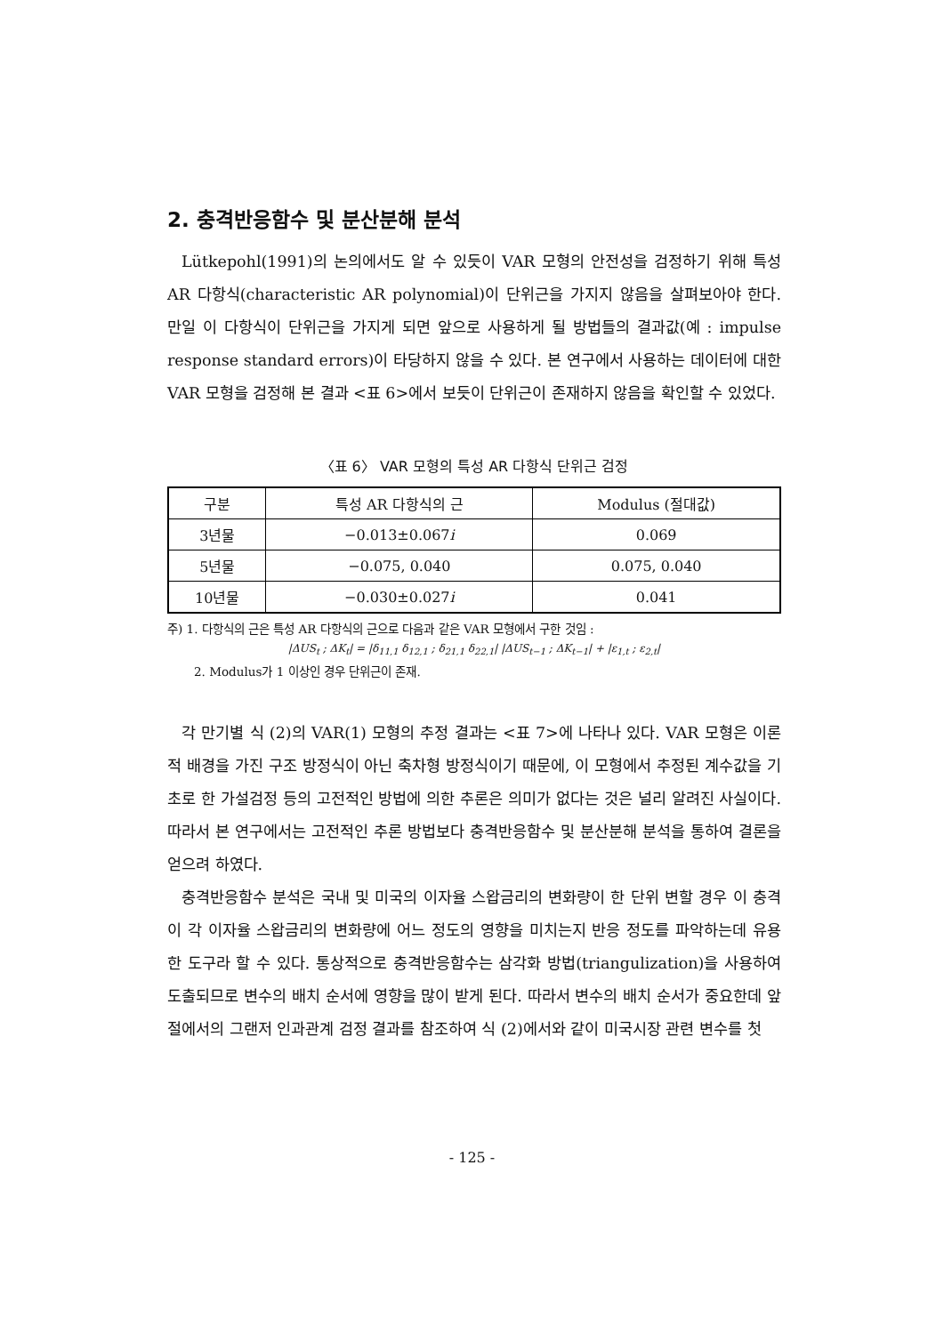2. 충격반응함수 및 분산분해 분석
Lütkepohl(1991)의 논의에서도 알 수 있듯이 VAR 모형의 안전성을 검정하기 위해 특성 AR 다항식(characteristic AR polynomial)이 단위근을 가지지 않음을 살펴보아야 한다. 만일 이 다항식이 단위근을 가지게 되면 앞으로 사용하게 될 방법들의 결과값(예 : impulse response standard errors)이 타당하지 않을 수 있다. 본 연구에서 사용하는 데이터에 대한 VAR 모형을 검정해 본 결과 <표 6>에서 보듯이 단위근이 존재하지 않음을 확인할 수 있었다.
〈표 6〉 VAR 모형의 특성 AR 다항식 단위근 검정
| 구분 | 특성 AR 다항식의 근 | Modulus (절대값) |
| --- | --- | --- |
| 3년물 | −0.013±0.067 i | 0.069 |
| 5년물 | −0.075, 0.040 | 0.075, 0.040 |
| 10년물 | −0.030±0.027 i | 0.041 |
주) 1. 다항식의 근은 특성 AR 다항식의 근으로 다음과 같은 VAR 모형에서 구한 것임 :
|ΔUS<sub>t</sub> ; ΔK<sub>t</sub>| = |δ<sub>11,1</sub> δ<sub>12,1</sub> ; δ<sub>21,1</sub> δ<sub>22,1</sub>| |ΔUS<sub>t−1</sub> ; ΔK<sub>t−1</sub>| + |ε<sub>1,t</sub> ; ε<sub>2,t</sub>|
2. Modulus가 1 이상인 경우 단위근이 존재.
각 만기별 식 (2)의 VAR(1) 모형의 추정 결과는 <표 7>에 나타나 있다. VAR 모형은 이론적 배경을 가진 구조 방정식이 아닌 축차형 방정식이기 때문에, 이 모형에서 추정된 계수값을 기초로 한 가설검정 등의 고전적인 방법에 의한 추론은 의미가 없다는 것은 널리 알려진 사실이다. 따라서 본 연구에서는 고전적인 추론 방법보다 충격반응함수 및 분산분해 분석을 통하여 결론을 얻으려 하였다.
충격반응함수 분석은 국내 및 미국의 이자율 스왑금리의 변화량이 한 단위 변할 경우 이 충격이 각 이자율 스왑금리의 변화량에 어느 정도의 영향을 미치는지 반응 정도를 파악하는데 유용한 도구라 할 수 있다. 통상적으로 충격반응함수는 삼각화 방법(triangulization)을 사용하여 도출되므로 변수의 배치 순서에 영향을 많이 받게 된다. 따라서 변수의 배치 순서가 중요한데 앞 절에서의 그랜저 인과관계 검정 결과를 참조하여 식 (2)에서와 같이 미국시장 관련 변수를 첫
- 125 -